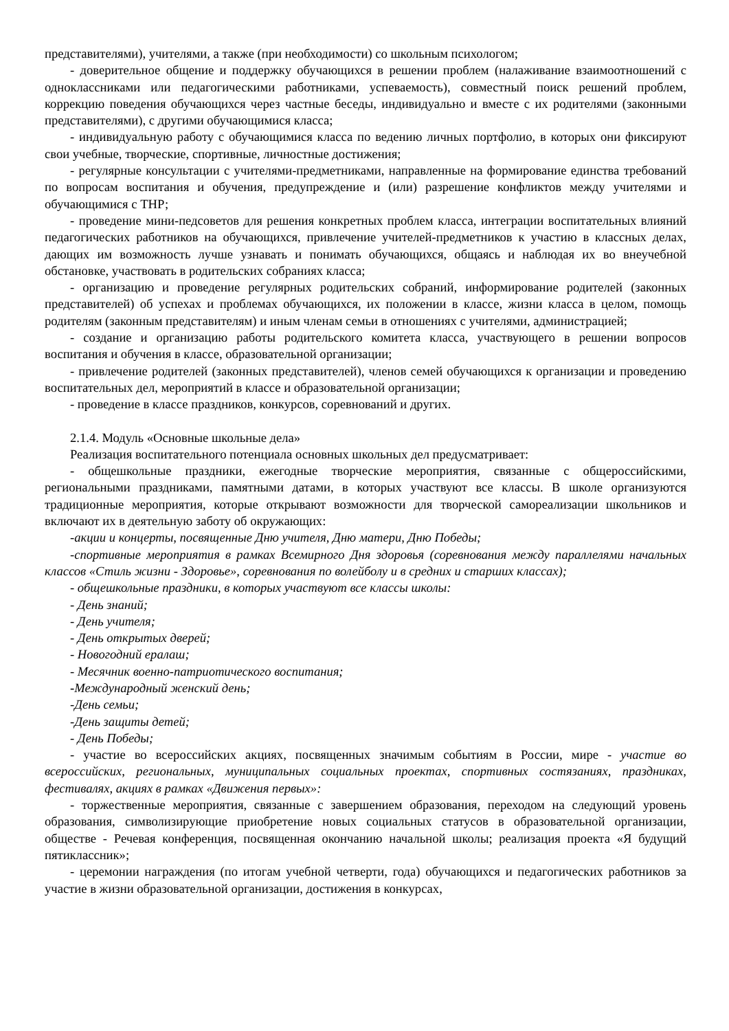представителями), учителями, а также (при необходимости) со школьным психологом;
- доверительное общение и поддержку обучающихся в решении проблем (налаживание взаимоотношений с одноклассниками или педагогическими работниками, успеваемость), совместный поиск решений проблем, коррекцию поведения обучающихся через частные беседы, индивидуально и вместе с их родителями (законными представителями), с другими обучающимися класса;
- индивидуальную работу с обучающимися класса по ведению личных портфолио, в которых они фиксируют свои учебные, творческие, спортивные, личностные достижения;
- регулярные консультации с учителями-предметниками, направленные на формирование единства требований по вопросам воспитания и обучения, предупреждение и (или) разрешение конфликтов между учителями и обучающимися с ТНР;
- проведение мини-педсоветов для решения конкретных проблем класса, интеграции воспитательных влияний педагогических работников на обучающихся, привлечение учителей-предметников к участию в классных делах, дающих им возможность лучше узнавать и понимать обучающихся, общаясь и наблюдая их во внеучебной обстановке, участвовать в родительских собраниях класса;
- организацию и проведение регулярных родительских собраний, информирование родителей (законных представителей) об успехах и проблемах обучающихся, их положении в классе, жизни класса в целом, помощь родителям (законным представителям) и иным членам семьи в отношениях с учителями, администрацией;
- создание и организацию работы родительского комитета класса, участвующего в решении вопросов воспитания и обучения в классе, образовательной организации;
- привлечение родителей (законных представителей), членов семей обучающихся к организации и проведению воспитательных дел, мероприятий в классе и образовательной организации;
- проведение в классе праздников, конкурсов, соревнований и других.
2.1.4. Модуль «Основные школьные дела»
Реализация воспитательного потенциала основных школьных дел предусматривает:
- общешкольные праздники, ежегодные творческие мероприятия, связанные с общероссийскими, региональными праздниками, памятными датами, в которых участвуют все классы. В школе организуются традиционные мероприятия, которые открывают возможности для творческой самореализации школьников и включают их в деятельную заботу об окружающих:
-акции и концерты, посвященные Дню учителя, Дню матери, Дню Победы;
-спортивные мероприятия в рамках Всемирного Дня здоровья (соревнования между параллелями начальных классов «Стиль жизни - Здоровье», соревнования по волейболу и в средних и старших классах);
- общешкольные праздники, в которых участвуют все классы школы:
- День знаний;
- День учителя;
- День открытых дверей;
- Новогодний ералаш;
- Месячник военно-патриотического воспитания;
-Международный женский день;
-День семьи;
-День защиты детей;
- День Победы;
- участие во всероссийских акциях, посвященных значимым событиям в России, мире - участие во всероссийских, региональных, муниципальных социальных проектах, спортивных состязаниях, праздниках, фестивалях, акциях в рамках «Движения первых»:
- торжественные мероприятия, связанные с завершением образования, переходом на следующий уровень образования, символизирующие приобретение новых социальных статусов в образовательной организации, обществе - Речевая конференция, посвященная окончанию начальной школы; реализация проекта «Я будущий пятиклассник»;
- церемонии награждения (по итогам учебной четверти, года) обучающихся и педагогических работников за участие в жизни образовательной организации, достижения в конкурсах,